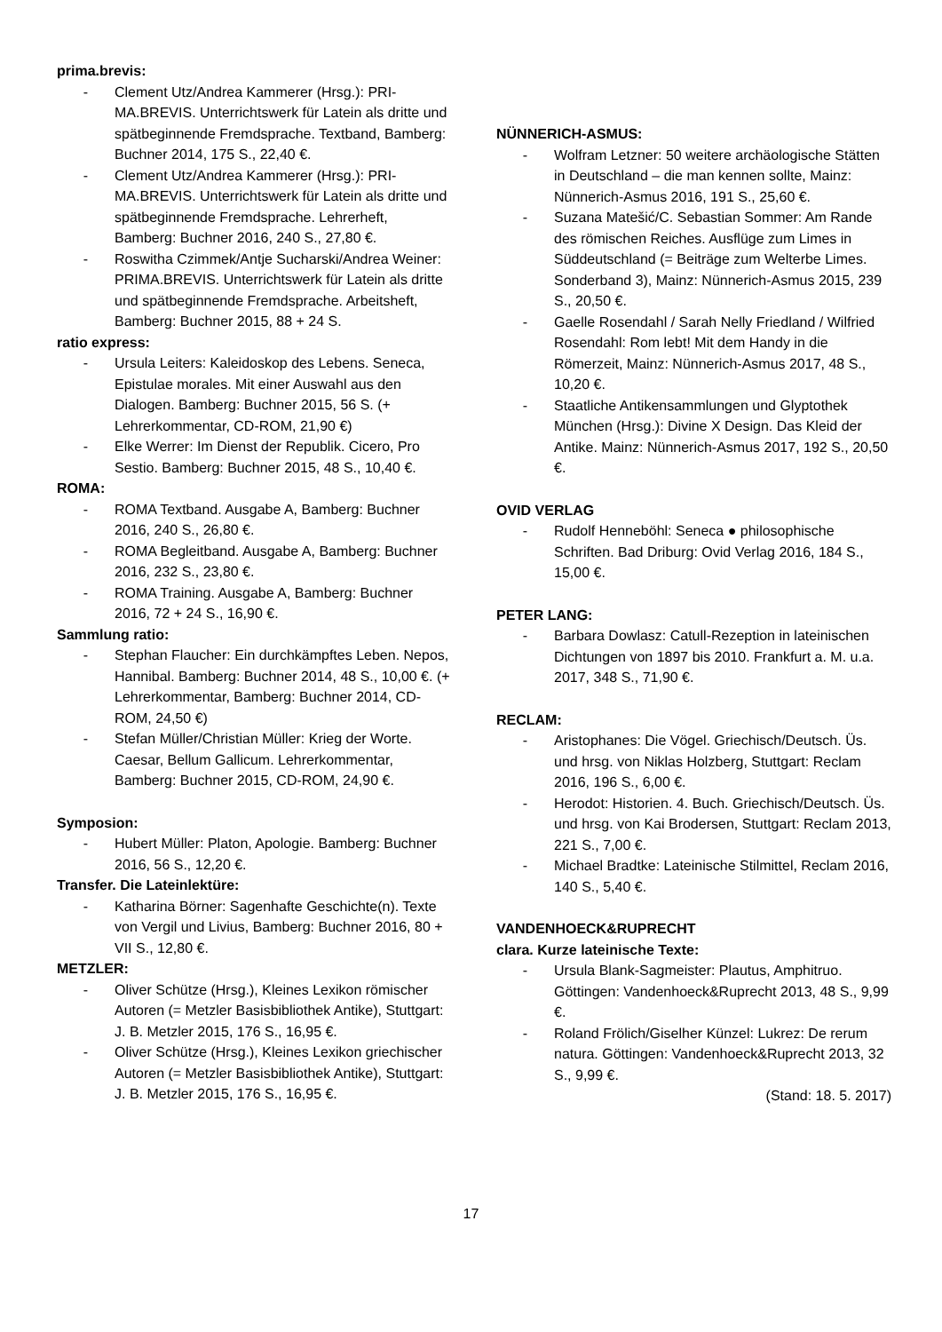prima.brevis:
- Clement Utz/Andrea Kammerer (Hrsg.): PRI-MA.BREVIS. Unterrichtswerk für Latein als dritte und spätbeginnende Fremdsprache. Textband, Bamberg: Buchner 2014, 175 S., 22,40 €.
- Clement Utz/Andrea Kammerer (Hrsg.): PRI-MA.BREVIS. Unterrichtswerk für Latein als dritte und spätbeginnende Fremdsprache. Lehrerheft, Bamberg: Buchner 2016, 240 S., 27,80 €.
- Roswitha Czimmek/Antje Sucharski/Andrea Weiner: PRIMA.BREVIS. Unterrichtswerk für Latein als dritte und spätbeginnende Fremdsprache. Arbeitsheft, Bamberg: Buchner 2015, 88 + 24 S.
ratio express:
- Ursula Leiters: Kaleidoskop des Lebens. Seneca, Epistulae morales. Mit einer Auswahl aus den Dialogen. Bamberg: Buchner 2015, 56 S. (+ Lehrerkommentar, CD-ROM, 21,90 €)
- Elke Werrer: Im Dienst der Republik. Cicero, Pro Sestio. Bamberg: Buchner 2015, 48 S., 10,40 €.
ROMA:
- ROMA Textband. Ausgabe A, Bamberg: Buchner 2016, 240 S., 26,80 €.
- ROMA Begleitband. Ausgabe A, Bamberg: Buchner 2016, 232 S., 23,80 €.
- ROMA Training. Ausgabe A, Bamberg: Buchner 2016, 72 + 24 S., 16,90 €.
Sammlung ratio:
- Stephan Flaucher: Ein durchkämpftes Leben. Nepos, Hannibal. Bamberg: Buchner 2014, 48 S., 10,00 €. (+ Lehrerkommentar, Bamberg: Buchner 2014, CD-ROM, 24,50 €)
- Stefan Müller/Christian Müller: Krieg der Worte. Caesar, Bellum Gallicum. Lehrerkommentar, Bamberg: Buchner 2015, CD-ROM, 24,90 €.
Symposion:
- Hubert Müller: Platon, Apologie. Bamberg: Buchner 2016, 56 S., 12,20 €.
Transfer. Die Lateinlektüre:
- Katharina Börner: Sagenhafte Geschichte(n). Texte von Vergil und Livius, Bamberg: Buchner 2016, 80 + VII S., 12,80 €.
METZLER:
- Oliver Schütze (Hrsg.), Kleines Lexikon römischer Autoren (= Metzler Basisbibliothek Antike), Stuttgart: J. B. Metzler 2015, 176 S., 16,95 €.
- Oliver Schütze (Hrsg.), Kleines Lexikon griechischer Autoren (= Metzler Basisbibliothek Antike), Stuttgart: J. B. Metzler 2015, 176 S., 16,95 €.
NÜNNERICH-ASMUS:
- Wolfram Letzner: 50 weitere archäologische Stätten in Deutschland – die man kennen sollte, Mainz: Nünnerich-Asmus 2016, 191 S., 25,60 €.
- Suzana Matešić/C. Sebastian Sommer: Am Rande des römischen Reiches. Ausflüge zum Limes in Süddeutschland (= Beiträge zum Welterbe Limes. Sonderband 3), Mainz: Nünnerich-Asmus 2015, 239 S., 20,50 €.
- Gaelle Rosendahl / Sarah Nelly Friedland / Wilfried Rosendahl: Rom lebt! Mit dem Handy in die Römerzeit, Mainz: Nünnerich-Asmus 2017, 48 S., 10,20 €.
- Staatliche Antikensammlungen und Glyptothek München (Hrsg.): Divine X Design. Das Kleid der Antike. Mainz: Nünnerich-Asmus 2017, 192 S., 20,50 €.
OVID VERLAG
- Rudolf Henneböhl: Seneca ● philosophische Schriften. Bad Driburg: Ovid Verlag 2016, 184 S., 15,00 €.
PETER LANG:
- Barbara Dowlasz: Catull-Rezeption in lateinischen Dichtungen von 1897 bis 2010. Frankfurt a. M. u.a. 2017, 348 S., 71,90 €.
RECLAM:
- Aristophanes: Die Vögel. Griechisch/Deutsch. Üs. und hrsg. von Niklas Holzberg, Stuttgart: Reclam 2016, 196 S., 6,00 €.
- Herodot: Historien. 4. Buch. Griechisch/Deutsch. Üs. und hrsg. von Kai Brodersen, Stuttgart: Reclam 2013, 221 S., 7,00 €.
- Michael Bradtke: Lateinische Stilmittel, Reclam 2016, 140 S., 5,40 €.
VANDENHOECK&RUPRECHT
clara. Kurze lateinische Texte:
- Ursula Blank-Sagmeister: Plautus, Amphitruo. Göttingen: Vandenhoeck&Ruprecht 2013, 48 S., 9,99 €.
- Roland Frölich/Giselher Künzel: Lukrez: De rerum natura. Göttingen: Vandenhoeck&Ruprecht 2013, 32 S., 9,99 €.
(Stand: 18. 5. 2017)
17